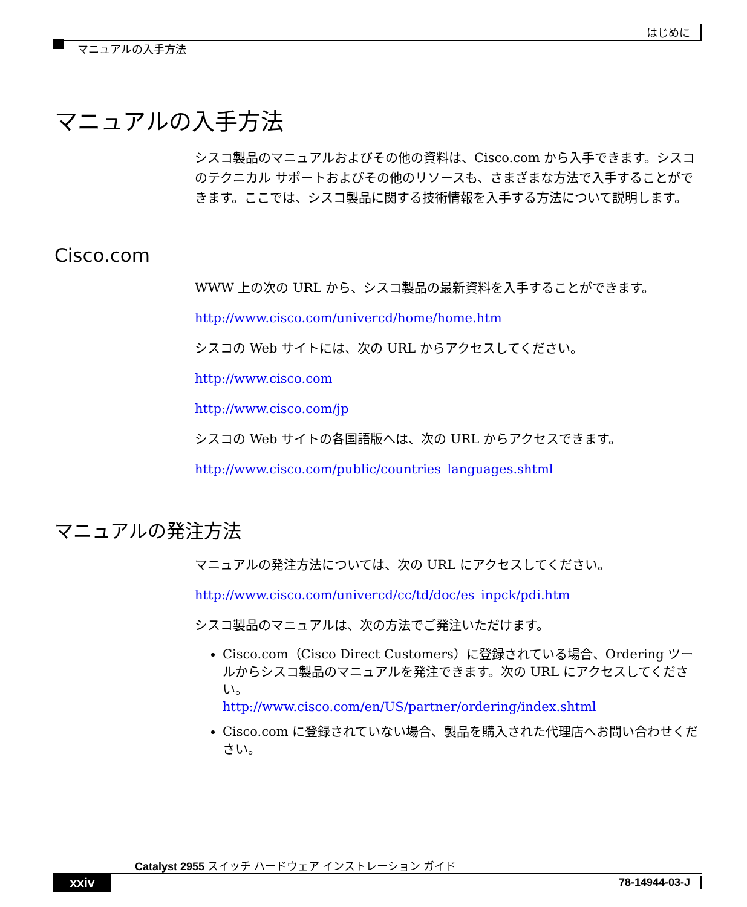はじめに
マニュアルの入手方法
マニュアルの入手方法
シスコ製品のマニュアルおよびその他の資料は、Cisco.com から入手できます。シスコのテクニカル サポートおよびその他のリソースも、さまざまな方法で入手することができます。ここでは、シスコ製品に関する技術情報を入手する方法について説明します。
Cisco.com
WWW 上の次の URL から、シスコ製品の最新資料を入手することができます。
http://www.cisco.com/univercd/home/home.htm
シスコの Web サイトには、次の URL からアクセスしてください。
http://www.cisco.com
http://www.cisco.com/jp
シスコの Web サイトの各国語版へは、次の URL からアクセスできます。
http://www.cisco.com/public/countries_languages.shtml
マニュアルの発注方法
マニュアルの発注方法については、次の URL にアクセスしてください。
http://www.cisco.com/univercd/cc/td/doc/es_inpck/pdi.htm
シスコ製品のマニュアルは、次の方法でご発注いただけます。
Cisco.com（Cisco Direct Customers）に登録されている場合、Ordering ツールからシスコ製品のマニュアルを発注できます。次の URL にアクセスしてください。
http://www.cisco.com/en/US/partner/ordering/index.shtml
Cisco.com に登録されていない場合、製品を購入された代理店へお問い合わせください。
Catalyst 2955 スイッチ ハードウェア インストレーション ガイド
xxiv 78-14944-03-J